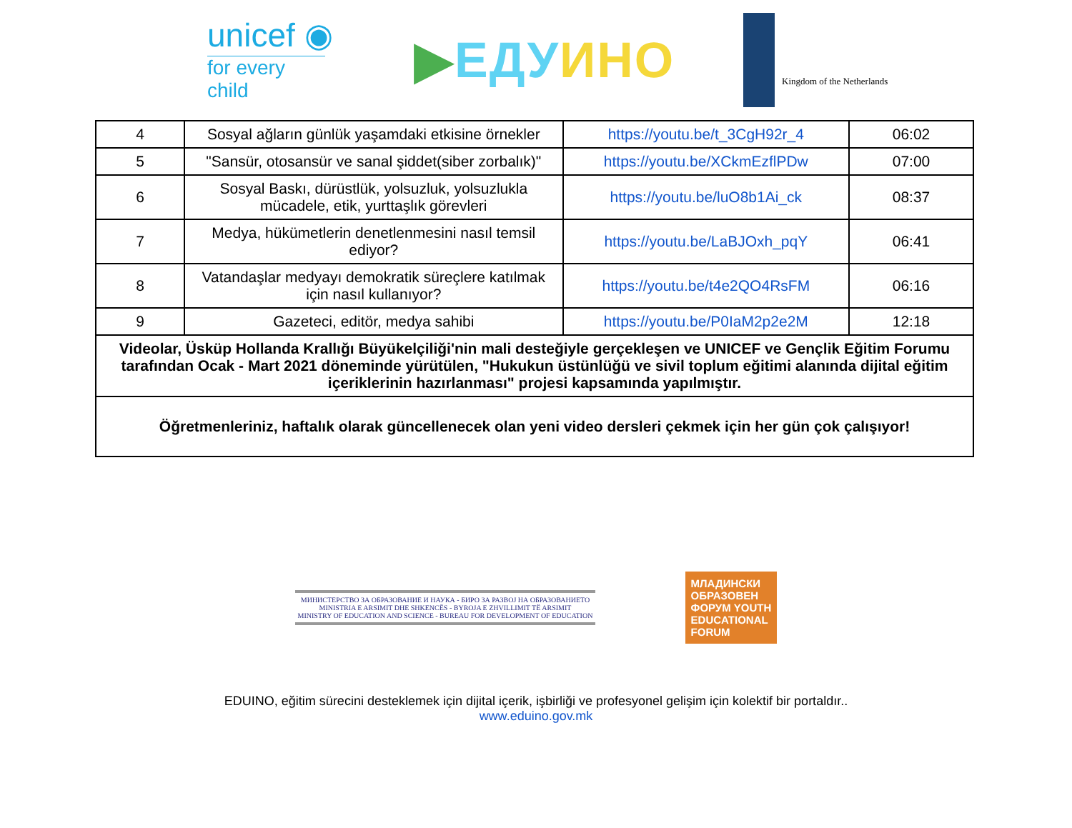unicef ◉
for every child
▶ЕДУ ИНО
Kingdom of the Netherlands
| 4 | Sosyal ağların günlük yaşamdaki etkisine örnekler | https://youtu.be/t_3CgH92r_4 | 06:02 |
| 5 | "Sansür, otosansür ve sanal şiddet(siber zorbalık)" | https://youtu.be/XCkmEzflPDw | 07:00 |
| 6 | Sosyal Baskı, dürüstlük, yolsuzluk, yolsuzlukla mücadele, etik, yurttaşlık görevleri | https://youtu.be/luO8b1Ai_ck | 08:37 |
| 7 | Medya, hükümetlerin denetlenmesini nasıl temsil ediyor? | https://youtu.be/LaBJOxh_pqY | 06:41 |
| 8 | Vatandaşlar medyayı demokratik süreçlere katılmak için nasıl kullanıyor? | https://youtu.be/t4e2QO4RsFM | 06:16 |
| 9 | Gazeteci, editör, medya sahibi | https://youtu.be/P0IaM2p2e2M | 12:18 |
| Videolar, Üsküp Hollanda Krallığı Büyükelçiliği'nin mali desteğiyle gerçekleşen ve UNICEF ve Gençlik Eğitim Forumu tarafından Ocak - Mart 2021 döneminde yürütülen, "Hukukun üstünlüğü ve sivil toplum eğitimi alanında dijital eğitim içeriklerinin hazırlanması" projesi kapsamında yapılmıştır. | | | |
| Öğretmenleriniz, haftalık olarak güncellenecek olan yeni video dersleri çekmek için her gün çok çalışıyor! | | | |
МИНИСТЕРСТВО ЗА ОБРАЗОВАНИЕ И НАУКА - БИРО ЗА РАЗВОЈ НА ОБРАЗОВАНИЕТО
MINISTRIA E ARSIMIT DHE SHKENCËS - BYROJA E ZHVILLIMIT TË ARSIMIT
MINISTRY OF EDUCATION AND SCIENCE - BUREAU FOR DEVELOPMENT OF EDUCATION
МЛАДИНСКИ
ОБРАЗОВЕН
ФОРУМ YOUTH
EDUCATIONAL
FORUM
EDUINO, eğitim sürecini desteklemek için dijital içerik, işbirliği ve profesyonel gelişim için kolektif bir portaldır..
www.eduino.gov.mk